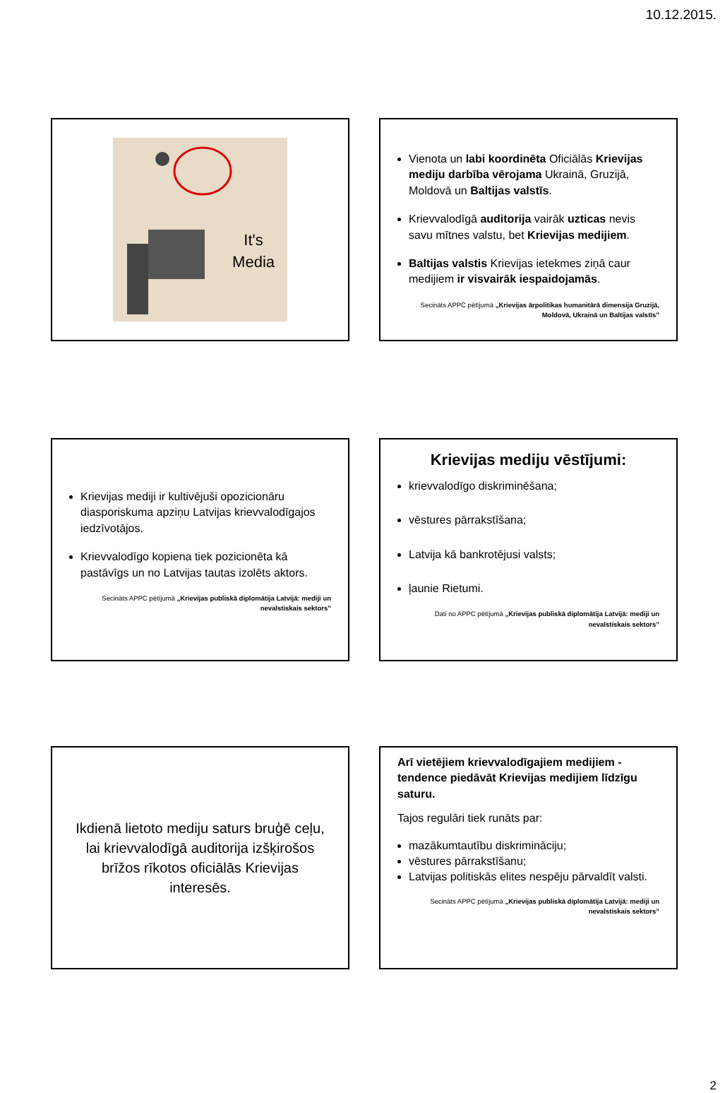10.12.2015.
It's
Media
Vienota un labi koordinēta Oficiālās Krievijas mediju darbība vērojama Ukrainā, Gruzijā, Moldovā un Baltijas valstīs.
Krievvalodīgā auditorija vairāk uzticas nevis savu mītnes valstu, bet Krievijas medijiem.
Baltijas valstis Krievijas ietekmes ziņā caur medijiem ir visvairāk iespaidojamās.
Secināts APPC pētījumā „Krievijas ārpolitikas humanitārā dimensija Gruzijā, Moldovā, Ukrainā un Baltijas valstīs”
Krievijas mediji ir kultivējuši opozicionāru diasporiskuma apziņu Latvijas krievvalodīgajos iedzīvotājos.
Krievvalodīgo kopiena tiek pozicionēta kā pastāvīgs un no Latvijas tautas izolēts aktors.
Secināts APPC pētījumā „Krievijas publiskā diplomātija Latvijā: mediji un nevalstiskais sektors”
Krievijas mediju vēstījumi:
krievvalodīgo diskriminēšana;
vēstures pārrakstīšana;
Latvija kā bankrotējusi valsts;
ļaunie Rietumi.
Dati no APPC pētījumā „Krievijas publiskā diplomātija Latvijā: mediji un nevalstiskais sektors”
Ikdienā lietoto mediju saturs bruģē ceļu, lai krievvalodīgā auditorija izšķirošos brīžos rīkotos oficiālās Krievijas interesēs.
Arī vietējiem krievvalodīgajiem medijiem - tendence piedāvāt Krievijas medijiem līdzīgu saturu.
Tajos regulāri tiek runāts par:
mazākumtautību diskrimināciju;
vēstures pārrakstīšanu;
Latvijas politiskās elites nespēju pārvaldīt valsti.
Secināts APPC pētījumā „Krievijas publiskā diplomātija Latvijā: mediji un nevalstiskais sektors”
2